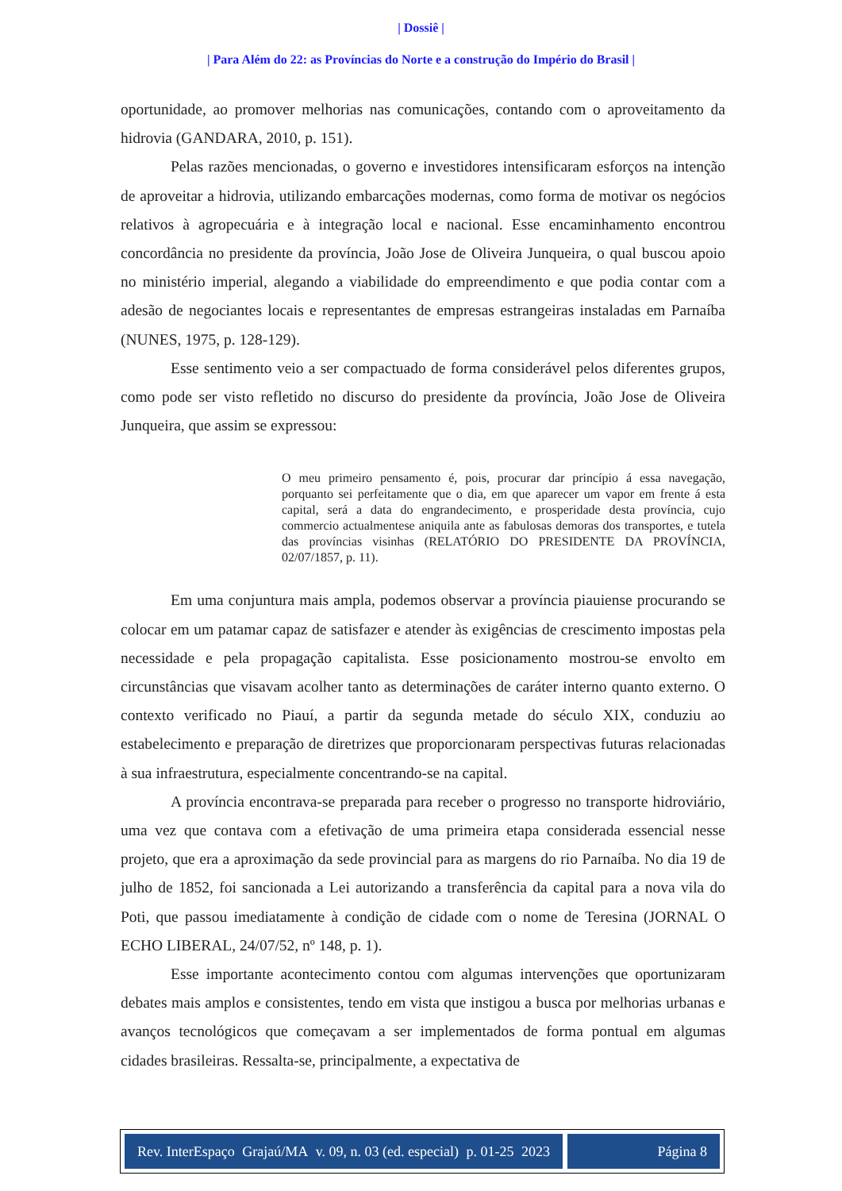| Dossiê |
| Para Além do 22: as Províncias do Norte e a construção do Império do Brasil |
oportunidade, ao promover melhorias nas comunicações, contando com o aproveitamento da hidrovia (GANDARA, 2010, p. 151).
Pelas razões mencionadas, o governo e investidores intensificaram esforços na intenção de aproveitar a hidrovia, utilizando embarcações modernas, como forma de motivar os negócios relativos à agropecuária e à integração local e nacional. Esse encaminhamento encontrou concordância no presidente da província, João Jose de Oliveira Junqueira, o qual buscou apoio no ministério imperial, alegando a viabilidade do empreendimento e que podia contar com a adesão de negociantes locais e representantes de empresas estrangeiras instaladas em Parnaíba (NUNES, 1975, p. 128-129).
Esse sentimento veio a ser compactuado de forma considerável pelos diferentes grupos, como pode ser visto refletido no discurso do presidente da província, João Jose de Oliveira Junqueira, que assim se expressou:
O meu primeiro pensamento é, pois, procurar dar princípio á essa navegação, porquanto sei perfeitamente que o dia, em que aparecer um vapor em frente á esta capital, será a data do engrandecimento, e prosperidade desta província, cujo commercio actualmentese aniquila ante as fabulosas demoras dos transportes, e tutela das províncias visinhas (RELATÓRIO DO PRESIDENTE DA PROVÍNCIA, 02/07/1857, p. 11).
Em uma conjuntura mais ampla, podemos observar a província piauiense procurando se colocar em um patamar capaz de satisfazer e atender às exigências de crescimento impostas pela necessidade e pela propagação capitalista. Esse posicionamento mostrou-se envolto em circunstâncias que visavam acolher tanto as determinações de caráter interno quanto externo. O contexto verificado no Piauí, a partir da segunda metade do século XIX, conduziu ao estabelecimento e preparação de diretrizes que proporcionaram perspectivas futuras relacionadas à sua infraestrutura, especialmente concentrando-se na capital.
A província encontrava-se preparada para receber o progresso no transporte hidroviário, uma vez que contava com a efetivação de uma primeira etapa considerada essencial nesse projeto, que era a aproximação da sede provincial para as margens do rio Parnaíba. No dia 19 de julho de 1852, foi sancionada a Lei autorizando a transferência da capital para a nova vila do Poti, que passou imediatamente à condição de cidade com o nome de Teresina (JORNAL O ECHO LIBERAL, 24/07/52, nº 148, p. 1).
Esse importante acontecimento contou com algumas intervenções que oportunizaram debates mais amplos e consistentes, tendo em vista que instigou a busca por melhorias urbanas e avanços tecnológicos que começavam a ser implementados de forma pontual em algumas cidades brasileiras. Ressalta-se, principalmente, a expectativa de
Rev. InterEspaço Grajaú/MA v. 09, n. 03 (ed. especial) p. 01-25 2023
Página 8